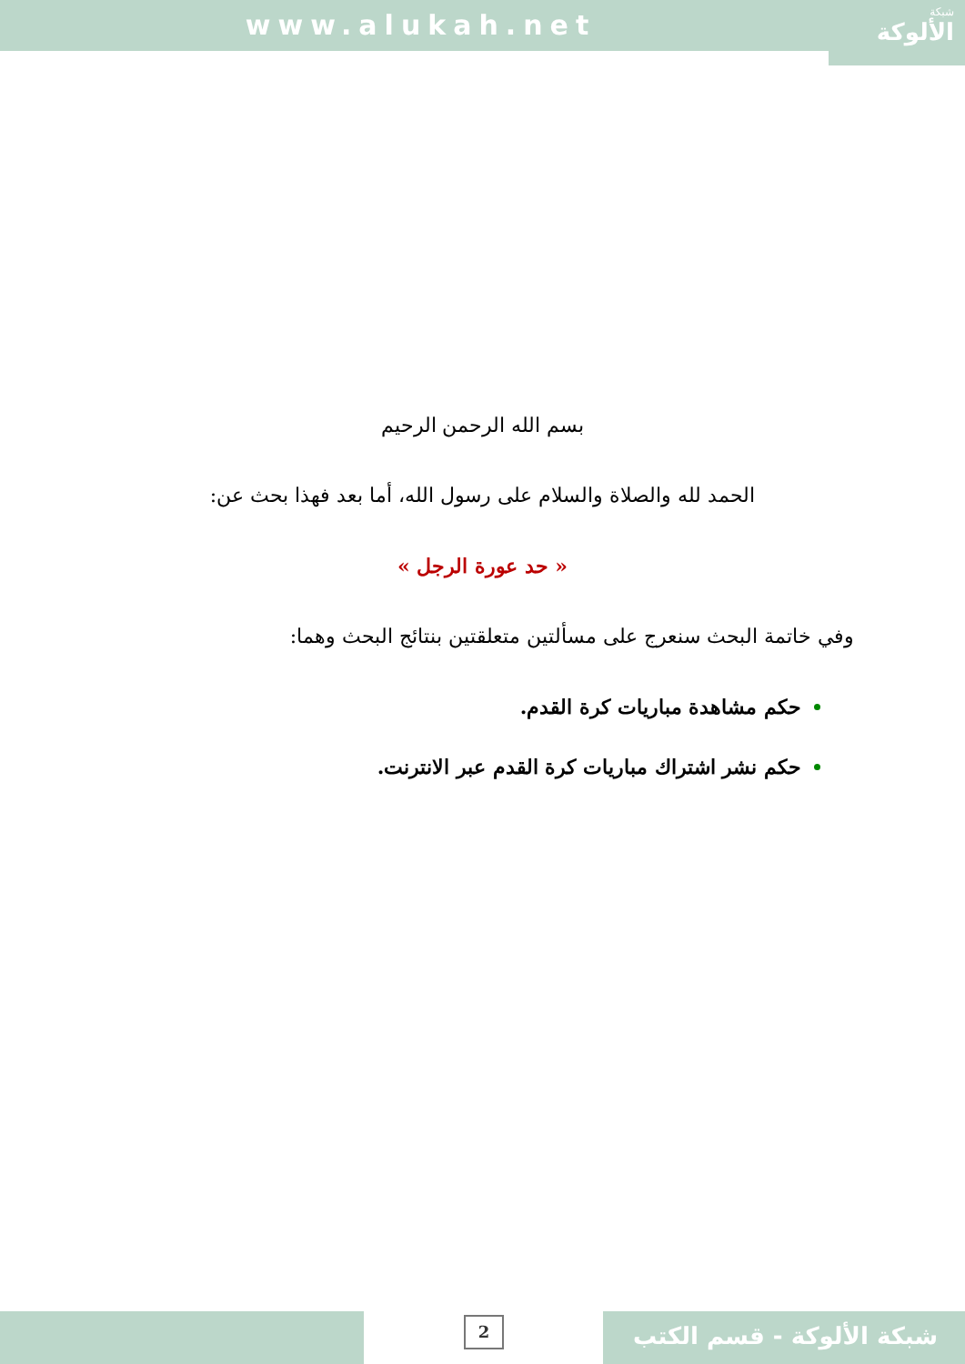www.alukah.net شبكة
الألوكة
بسم الله الرحمن الرحيم
الحمد لله والصلاة والسلام على رسول الله، أما بعد فهذا بحث عن:
« حد عورة الرجل »
وفي خاتمة البحث سنعرج على مسألتين متعلقتين بنتائج البحث وهما:
حكم مشاهدة مباريات كرة القدم.
حكم نشر اشتراك مباريات كرة القدم عبر الانترنت.
2 شبكة الألوكة - قسم الكتب